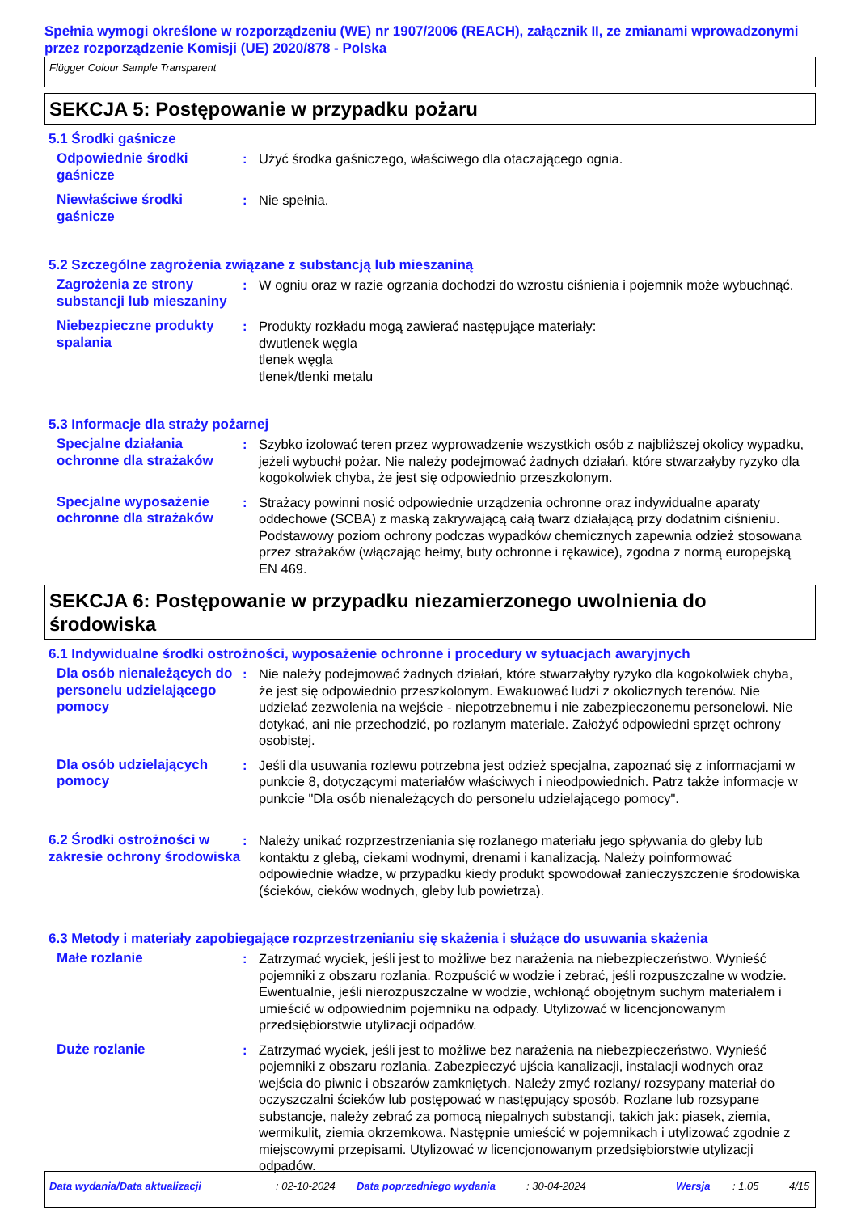Spełnia wymogi określone w rozporządzeniu (WE) nr 1907/2006 (REACH), załącznik II, ze zmianami wprowadzonymi przez rozporządzenie Komisji (UE) 2020/878 - Polska
Flügger Colour Sample Transparent
SEKCJA 5: Postępowanie w przypadku pożaru
5.1 Środki gaśnicze
Odpowiednie środki gaśnicze
: Użyć środka gaśniczego, właściwego dla otaczającego ognia.
Niewłaściwe środki gaśnicze
: Nie spełnia.
5.2 Szczególne zagrożenia związane z substancją lub mieszaniną
Zagrożenia ze strony substancji lub mieszaniny
: W ogniu oraz w razie ogrzania dochodzi do wzrostu ciśnienia i pojemnik może wybuchnąć.
Niebezpieczne produkty spalania
: Produkty rozkładu mogą zawierać następujące materiały:
dwutlenek węgla
tlenek węgla
tlenek/tlenki metalu
5.3 Informacje dla straży pożarnej
Specjalne działania ochronne dla strażaków
: Szybko izolować teren przez wyprowadzenie wszystkich osób z najbliższej okolicy wypadku, jeżeli wybuchł pożar. Nie należy podejmować żadnych działań, które stwarzałyby ryzyko dla kogokolwiek chyba, że jest się odpowiednio przeszkolonym.
Specjalne wyposażenie ochronne dla strażaków
: Strażacy powinni nosić odpowiednie urządzenia ochronne oraz indywidualne aparaty oddechowe (SCBA) z maską zakrywającą całą twarz działającą przy dodatnim ciśnieniu. Podstawowy poziom ochrony podczas wypadków chemicznych zapewnia odzież stosowana przez strażaków (włączając hełmy, buty ochronne i rękawice), zgodna z normą europejską EN 469.
SEKCJA 6: Postępowanie w przypadku niezamierzonego uwolnienia do środowiska
6.1 Indywidualne środki ostrożności, wyposażenie ochronne i procedury w sytuacjach awaryjnych
Dla osób nienależących do personelu udzielającego pomocy
: Nie należy podejmować żadnych działań, które stwarzałyby ryzyko dla kogokolwiek chyba, że jest się odpowiednio przeszkolonym. Ewakuować ludzi z okolicznych terenów. Nie udzielać zezwolenia na wejście - niepotrzebnemu i nie zabezpieczonemu personelowi. Nie dotykać, ani nie przechodzić, po rozlanym materiale. Założyć odpowiedni sprzęt ochrony osobistej.
Dla osób udzielających pomocy
: Jeśli dla usuwania rozlewu potrzebna jest odzież specjalna, zapoznać się z informacjami w punkcie 8, dotyczącymi materiałów właściwych i nieodpowiednich. Patrz także informacje w punkcie "Dla osób nienależących do personelu udzielającego pomocy".
6.2 Środki ostrożności w zakresie ochrony środowiska
: Należy unikać rozprzestrzeniania się rozlanego materiału jego spływania do gleby lub kontaktu z glebą, ciekami wodnymi, drenami i kanalizacją. Należy poinformować odpowiednie władze, w przypadku kiedy produkt spowodował zanieczyszczenie środowiska (ścieków, cieków wodnych, gleby lub powietrza).
6.3 Metody i materiały zapobiegające rozprzestrzenianiu się skażenia i służące do usuwania skażenia
Małe rozlanie : Zatrzymać wyciek, jeśli jest to możliwe bez narażenia na niebezpieczeństwo. Wynieść pojemniki z obszaru rozlania. Rozpuścić w wodzie i zebrać, jeśli rozpuszczalne w wodzie. Ewentualnie, jeśli nierozpuszczalne w wodzie, wchłonąć obojętnym suchym materiałem i umieścić w odpowiednim pojemniku na odpady. Utylizować w licencjonowanym przedsiębiorstwie utylizacji odpadów.
Duże rozlanie : Zatrzymać wyciek, jeśli jest to możliwe bez narażenia na niebezpieczeństwo. Wynieść pojemniki z obszaru rozlania. Zabezpieczyć ujścia kanalizacji, instalacji wodnych oraz wejścia do piwnic i obszarów zamkniętych. Należy zmyć rozlany/ rozsypany materiał do oczyszczalni ścieków lub postępować w następujący sposób. Rozlane lub rozsypane substancje, należy zebrać za pomocą niepalnych substancji, takich jak: piasek, ziemia, wermikulit, ziemia okrzemkowa. Następnie umieścić w pojemnikach i utylizować zgodnie z miejscowymi przepisami. Utylizować w licencjonowanym przedsiębiorstwie utylizacji odpadów.
Data wydania/Data aktualizacji : 02-10-2024 Data poprzedniego wydania : 30-04-2024 Wersja : 1.05 4/15